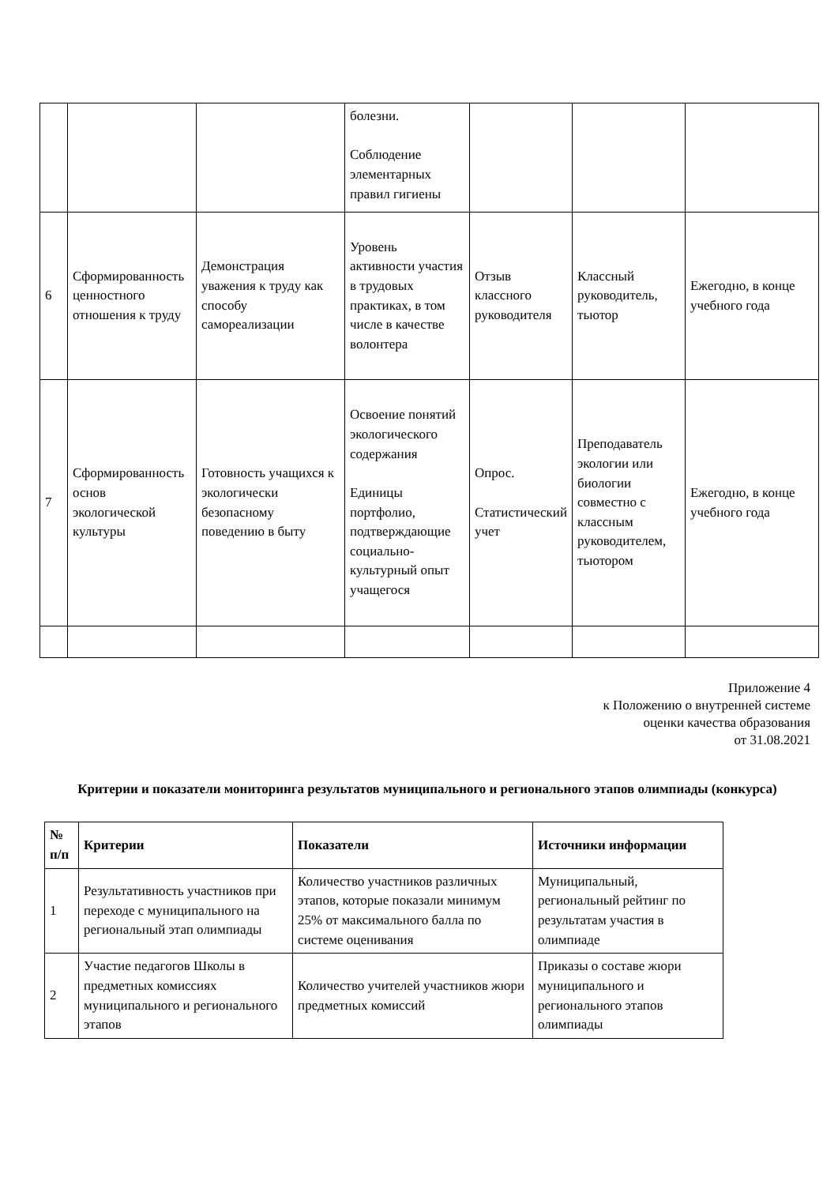| | | | болезни. Соблюдение элементарных правил гигиены | | | |
| 6 | Сформированность ценностного отношения к труду | Демонстрация уважения к труду как способу самореализации | Уровень активности участия в трудовых практиках, в том числе в качестве волонтера | Отзыв классного руководителя | Классный руководитель, тьютор | Ежегодно, в конце учебного года |
| 7 | Сформированность основ экологической культуры | Готовность учащихся к экологически безопасному поведению в быту | Освоение понятий экологического содержания Единицы портфолио, подтверждающие социально-культурный опыт учащегося | Опрос. Статистический учет | Преподаватель экологии или биологии совместно с классным руководителем, тьютором | Ежегодно, в конце учебного года |
Приложение 4
к Положению о внутренней системе
оценки качества образования
от 31.08.2021
Критерии и показатели мониторинга результатов муниципального и регионального этапов олимпиады (конкурса)
| № п/п | Критерии | Показатели | Источники информации |
| --- | --- | --- | --- |
| 1 | Результативность участников при переходе с муниципального на региональный этап олимпиады | Количество участников различных этапов, которые показали минимум 25% от максимального балла по системе оценивания | Муниципальный, региональный рейтинг по результатам участия в олимпиаде |
| 2 | Участие педагогов Школы в предметных комиссиях муниципального и регионального этапов | Количество учителей участников жюри предметных комиссий | Приказы о составе жюри муниципального и регионального этапов олимпиады |